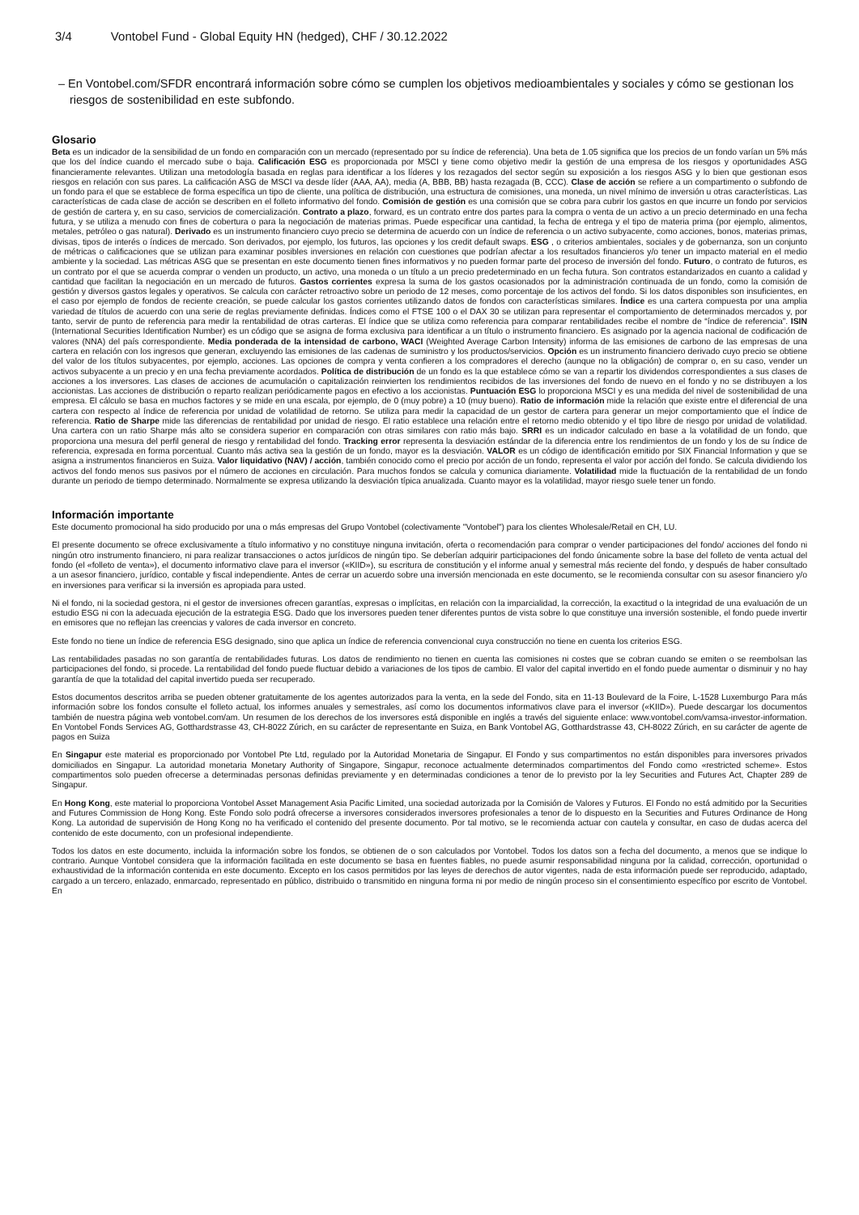3/4 Vontobel Fund - Global Equity HN (hedged), CHF / 30.12.2022
– En Vontobel.com/SFDR encontrará información sobre cómo se cumplen los objetivos medioambientales y sociales y cómo se gestionan los riesgos de sostenibilidad en este subfondo.
Glosario
Beta es un indicador de la sensibilidad de un fondo en comparación con un mercado (representado por su índice de referencia). Una beta de 1.05 significa que los precios de un fondo varían un 5% más que los del índice cuando el mercado sube o baja. Calificación ESG es proporcionada por MSCI y tiene como objetivo medir la gestión de una empresa de los riesgos y oportunidades ASG financieramente relevantes. Utilizan una metodología basada en reglas para identificar a los líderes y los rezagados del sector según su exposición a los riesgos ASG y lo bien que gestionan esos riesgos en relación con sus pares. La calificación ASG de MSCI va desde líder (AAA, AA), media (A, BBB, BB) hasta rezagada (B, CCC). Clase de acción se refiere a un compartimento o subfondo de un fondo para el que se establece de forma específica un tipo de cliente, una política de distribución, una estructura de comisiones, una moneda, un nivel mínimo de inversión u otras características. Las características de cada clase de acción se describen en el folleto informativo del fondo. Comisión de gestión es una comisión que se cobra para cubrir los gastos en que incurre un fondo por servicios de gestión de cartera y, en su caso, servicios de comercialización. Contrato a plazo, forward, es un contrato entre dos partes para la compra o venta de un activo a un precio determinado en una fecha futura, y se utiliza a menudo con fines de cobertura o para la negociación de materias primas. Puede especificar una cantidad, la fecha de entrega y el tipo de materia prima (por ejemplo, alimentos, metales, petróleo o gas natural). Derivado es un instrumento financiero cuyo precio se determina de acuerdo con un índice de referencia o un activo subyacente, como acciones, bonos, materias primas, divisas, tipos de interés o índices de mercado. Son derivados, por ejemplo, los futuros, las opciones y los credit default swaps. ESG , o criterios ambientales, sociales y de gobernanza, son un conjunto de métricas o calificaciones que se utilizan para examinar posibles inversiones en relación con cuestiones que podrían afectar a los resultados financieros y/o tener un impacto material en el medio ambiente y la sociedad. Las métricas ASG que se presentan en este documento tienen fines informativos y no pueden formar parte del proceso de inversión del fondo. Futuro, o contrato de futuros, es un contrato por el que se acuerda comprar o venden un producto, un activo, una moneda o un título a un precio predeterminado en un fecha futura. Son contratos estandarizados en cuanto a calidad y cantidad que facilitan la negociación en un mercado de futuros. Gastos corrientes expresa la suma de los gastos ocasionados por la administración continuada de un fondo, como la comisión de gestión y diversos gastos legales y operativos. Se calcula con carácter retroactivo sobre un periodo de 12 meses, como porcentaje de los activos del fondo. Si los datos disponibles son insuficientes, en el caso por ejemplo de fondos de reciente creación, se puede calcular los gastos corrientes utilizando datos de fondos con características similares. Índice es una cartera compuesta por una amplia variedad de títulos de acuerdo con una serie de reglas previamente definidas. Índices como el FTSE 100 o el DAX 30 se utilizan para representar el comportamiento de determinados mercados y, por tanto, servir de punto de referencia para medir la rentabilidad de otras carteras. El índice que se utiliza como referencia para comparar rentabilidades recibe el nombre de “índice de referencia”. ISIN (International Securities Identification Number) es un código que se asigna de forma exclusiva para identificar a un título o instrumento financiero. Es asignado por la agencia nacional de codificación de valores (NNA) del país correspondiente. Media ponderada de la intensidad de carbono, WACI (Weighted Average Carbon Intensity) informa de las emisiones de carbono de las empresas de una cartera en relación con los ingresos que generan, excluyendo las emisiones de las cadenas de suministro y los productos/servicios. Opción es un instrumento financiero derivado cuyo precio se obtiene del valor de los títulos subyacentes, por ejemplo, acciones. Las opciones de compra y venta confieren a los compradores el derecho (aunque no la obligación) de comprar o, en su caso, vender un activos subyacente a un precio y en una fecha previamente acordados. Política de distribución de un fondo es la que establece cómo se van a repartir los dividendos correspondientes a sus clases de acciones a los inversores. Las clases de acciones de acumulación o capitalización reinvierten los rendimientos recibidos de las inversiones del fondo de nuevo en el fondo y no se distribuyen a los accionistas. Las acciones de distribución o reparto realizan periódicamente pagos en efectivo a los accionistas. Puntuación ESG lo proporciona MSCI y es una medida del nivel de sostenibilidad de una empresa. El cálculo se basa en muchos factores y se mide en una escala, por ejemplo, de 0 (muy pobre) a 10 (muy bueno). Ratio de información mide la relación que existe entre el diferencial de una cartera con respecto al índice de referencia por unidad de volatilidad de retorno. Se utiliza para medir la capacidad de un gestor de cartera para generar un mejor comportamiento que el índice de referencia. Ratio de Sharpe mide las diferencias de rentabilidad por unidad de riesgo. El ratio establece una relación entre el retorno medio obtenido y el tipo libre de riesgo por unidad de volatilidad. Una cartera con un ratio Sharpe más alto se considera superior en comparación con otras similares con ratio más bajo. SRRI es un indicador calculado en base a la volatilidad de un fondo, que proporciona una mesura del perfil general de riesgo y rentabilidad del fondo. Tracking error representa la desviación estándar de la diferencia entre los rendimientos de un fondo y los de su índice de referencia, expresada en forma porcentual. Cuanto más activa sea la gestión de un fondo, mayor es la desviación. VALOR es un código de identificación emitido por SIX Financial Information y que se asigna a instrumentos financieros en Suiza. Valor liquidativo (NAV) / acción, también conocido como el precio por acción de un fondo, representa el valor por acción del fondo. Se calcula dividiendo los activos del fondo menos sus pasivos por el número de acciones en circulación. Para muchos fondos se calcula y comunica diariamente. Volatilidad mide la fluctuación de la rentabilidad de un fondo durante un periodo de tiempo determinado. Normalmente se expresa utilizando la desviación típica anualizada. Cuanto mayor es la volatilidad, mayor riesgo suele tener un fondo.
Información importante
Este documento promocional ha sido producido por una o más empresas del Grupo Vontobel (colectivamente "Vontobel") para los clientes Wholesale/Retail en CH, LU.
El presente documento se ofrece exclusivamente a título informativo y no constituye ninguna invitación, oferta o recomendación para comprar o vender participaciones del fondo/ acciones del fondo ni ningún otro instrumento financiero, ni para realizar transacciones o actos jurídicos de ningún tipo. Se deberían adquirir participaciones del fondo únicamente sobre la base del folleto de venta actual del fondo (el «folleto de venta»), el documento informativo clave para el inversor («KIID»), su escritura de constitución y el informe anual y semestral más reciente del fondo, y después de haber consultado a un asesor financiero, jurídico, contable y fiscal independiente. Antes de cerrar un acuerdo sobre una inversión mencionada en este documento, se le recomienda consultar con su asesor financiero y/o en inversiones para verificar si la inversión es apropiada para usted.
Ni el fondo, ni la sociedad gestora, ni el gestor de inversiones ofrecen garantías, expresas o implícitas, en relación con la imparcialidad, la corrección, la exactitud o la integridad de una evaluación de un estudio ESG ni con la adecuada ejecución de la estrategia ESG. Dado que los inversores pueden tener diferentes puntos de vista sobre lo que constituye una inversión sostenible, el fondo puede invertir en emisores que no reflejan las creencias y valores de cada inversor en concreto.
Este fondo no tiene un índice de referencia ESG designado, sino que aplica un índice de referencia convencional cuya construcción no tiene en cuenta los criterios ESG.
Las rentabilidades pasadas no son garantía de rentabilidades futuras. Los datos de rendimiento no tienen en cuenta las comisiones ni costes que se cobran cuando se emiten o se reembolsan las participaciones del fondo, si procede. La rentabilidad del fondo puede fluctuar debido a variaciones de los tipos de cambio. El valor del capital invertido en el fondo puede aumentar o disminuir y no hay garantía de que la totalidad del capital invertido pueda ser recuperado.
Estos documentos descritos arriba se pueden obtener gratuitamente de los agentes autorizados para la venta, en la sede del Fondo, sita en 11-13 Boulevard de la Foire, L-1528 Luxemburgo Para más información sobre los fondos consulte el folleto actual, los informes anuales y semestrales, así como los documentos informativos clave para el inversor («KIID»). Puede descargar los documentos también de nuestra página web vontobel.com/am. Un resumen de los derechos de los inversores está disponible en inglés a través del siguiente enlace: www.vontobel.com/vamsa-investor-information. En Vontobel Fonds Services AG, Gotthardstrasse 43, CH-8022 Zúrich, en su carácter de representante en Suiza, en Bank Vontobel AG, Gotthardstrasse 43, CH-8022 Zúrich, en su carácter de agente de pagos en Suiza
En Singapur este material es proporcionado por Vontobel Pte Ltd, regulado por la Autoridad Monetaria de Singapur. El Fondo y sus compartimentos no están disponibles para inversores privados domiciliados en Singapur. La autoridad monetaria Monetary Authority of Singapore, Singapur, reconoce actualmente determinados compartimentos del Fondo como «restricted scheme». Estos compartimentos solo pueden ofrecerse a determinadas personas definidas previamente y en determinadas condiciones a tenor de lo previsto por la ley Securities and Futures Act, Chapter 289 de Singapur.
En Hong Kong, este material lo proporciona Vontobel Asset Management Asia Pacific Limited, una sociedad autorizada por la Comisión de Valores y Futuros. El Fondo no está admitido por la Securities and Futures Commission de Hong Kong. Este Fondo solo podrá ofrecerse a inversores considerados inversores profesionales a tenor de lo dispuesto en la Securities and Futures Ordinance de Hong Kong. La autoridad de supervisión de Hong Kong no ha verificado el contenido del presente documento. Por tal motivo, se le recomienda actuar con cautela y consultar, en caso de dudas acerca del contenido de este documento, con un profesional independiente.
Todos los datos en este documento, incluida la información sobre los fondos, se obtienen de o son calculados por Vontobel. Todos los datos son a fecha del documento, a menos que se indique lo contrario. Aunque Vontobel considera que la información facilitada en este documento se basa en fuentes fiables, no puede asumir responsabilidad ninguna por la calidad, corrección, oportunidad o exhaustividad de la información contenida en este documento. Excepto en los casos permitidos por las leyes de derechos de autor vigentes, nada de esta información puede ser reproducido, adaptado, cargado a un tercero, enlazado, enmarcado, representado en público, distribuido o transmitido en ninguna forma ni por medio de ningún proceso sin el consentimiento específico por escrito de Vontobel. En